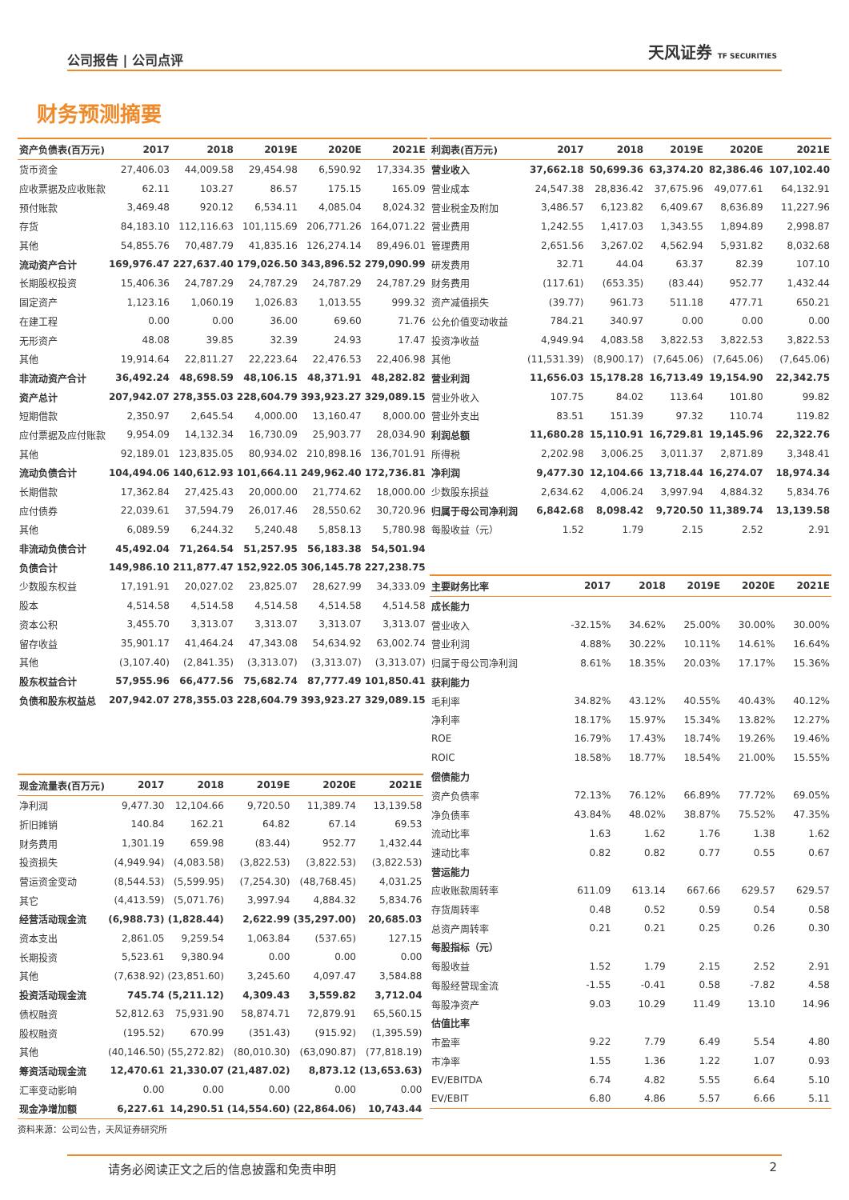公司报告 | 公司点评 天风证券 TF SECURITIES
财务预测摘要
| 资产负债表(百万元) | 2017 | 2018 | 2019E | 2020E | 2021E |
| --- | --- | --- | --- | --- | --- |
| 货币资金 | 27,406.03 | 44,009.58 | 29,454.98 | 6,590.92 | 17,334.35 |
| 应收票据及应收账款 | 62.11 | 103.27 | 86.57 | 175.15 | 165.09 |
| 预付账款 | 3,469.48 | 920.12 | 6,534.11 | 4,085.04 | 8,024.32 |
| 存货 | 84,183.10 | 112,116.63 | 101,115.69 | 206,771.26 | 164,071.22 |
| 其他 | 54,855.76 | 70,487.79 | 41,835.16 | 126,274.14 | 89,496.01 |
| 流动资产合计 | 169,976.47 | 227,637.40 | 179,026.50 | 343,896.52 | 279,090.99 |
| 长期股权投资 | 15,406.36 | 24,787.29 | 24,787.29 | 24,787.29 | 24,787.29 |
| 固定资产 | 1,123.16 | 1,060.19 | 1,026.83 | 1,013.55 | 999.32 |
| 在建工程 | 0.00 | 0.00 | 36.00 | 69.60 | 71.76 |
| 无形资产 | 48.08 | 39.85 | 32.39 | 24.93 | 17.47 |
| 其他 | 19,914.64 | 22,811.27 | 22,223.64 | 22,476.53 | 22,406.98 |
| 非流动资产合计 | 36,492.24 | 48,698.59 | 48,106.15 | 48,371.91 | 48,282.82 |
| 资产总计 | 207,942.07 | 278,355.03 | 228,604.79 | 393,923.27 | 329,089.15 |
| 短期借款 | 2,350.97 | 2,645.54 | 4,000.00 | 13,160.47 | 8,000.00 |
| 应付票据及应付账款 | 9,954.09 | 14,132.34 | 16,730.09 | 25,903.77 | 28,034.90 |
| 其他 | 92,189.01 | 123,835.05 | 80,934.02 | 210,898.16 | 136,701.91 |
| 流动负债合计 | 104,494.06 | 140,612.93 | 101,664.11 | 249,962.40 | 172,736.81 |
| 长期借款 | 17,362.84 | 27,425.43 | 20,000.00 | 21,774.62 | 18,000.00 |
| 应付债券 | 22,039.61 | 37,594.79 | 26,017.46 | 28,550.62 | 30,720.96 |
| 其他 | 6,089.59 | 6,244.32 | 5,240.48 | 5,858.13 | 5,780.98 |
| 非流动负债合计 | 45,492.04 | 71,264.54 | 51,257.95 | 56,183.38 | 54,501.94 |
| 负债合计 | 149,986.10 | 211,877.47 | 152,922.05 | 306,145.78 | 227,238.75 |
| 少数股东权益 | 17,191.91 | 20,027.02 | 23,825.07 | 28,627.99 | 34,333.09 |
| 股本 | 4,514.58 | 4,514.58 | 4,514.58 | 4,514.58 | 4,514.58 |
| 资本公积 | 3,455.70 | 3,313.07 | 3,313.07 | 3,313.07 | 3,313.07 |
| 留存收益 | 35,901.17 | 41,464.24 | 47,343.08 | 54,634.92 | 63,002.74 |
| 其他 | (3,107.40) | (2,841.35) | (3,313.07) | (3,313.07) | (3,313.07) |
| 股东权益合计 | 57,955.96 | 66,477.56 | 75,682.74 | 87,777.49 | 101,850.41 |
| 负债和股东权益总 | 207,942.07 | 278,355.03 | 228,604.79 | 393,923.27 | 329,089.15 |
| 现金流量表(百万元) | 2017 | 2018 | 2019E | 2020E | 2021E |
| --- | --- | --- | --- | --- | --- |
| 净利润 | 9,477.30 | 12,104.66 | 9,720.50 | 11,389.74 | 13,139.58 |
| 折旧摊销 | 140.84 | 162.21 | 64.82 | 67.14 | 69.53 |
| 财务费用 | 1,301.19 | 659.98 | (83.44) | 952.77 | 1,432.44 |
| 投资损失 | (4,949.94) | (4,083.58) | (3,822.53) | (3,822.53) | (3,822.53) |
| 营运资金变动 | (8,544.53) | (5,599.95) | (7,254.30) | (48,768.45) | 4,031.25 |
| 其它 | (4,413.59) | (5,071.76) | 3,997.94 | 4,884.32 | 5,834.76 |
| 经营活动现金流 | (6,988.73) | (1,828.44) | 2,622.99 | (35,297.00) | 20,685.03 |
| 资本支出 | 2,861.05 | 9,259.54 | 1,063.84 | (537.65) | 127.15 |
| 长期投资 | 5,523.61 | 9,380.94 | 0.00 | 0.00 | 0.00 |
| 其他 | (7,638.92) | (23,851.60) | 3,245.60 | 4,097.47 | 3,584.88 |
| 投资活动现金流 | 745.74 | (5,211.12) | 4,309.43 | 3,559.82 | 3,712.04 |
| 债权融资 | 52,812.63 | 75,931.90 | 58,874.71 | 72,879.91 | 65,560.15 |
| 股权融资 | (195.52) | 670.99 | (351.43) | (915.92) | (1,395.59) |
| 其他 | (40,146.50) | (55,272.82) | (80,010.30) | (63,090.87) | (77,818.19) |
| 筹资活动现金流 | 12,470.61 | 21,330.07 | (21,487.02) | 8,873.12 | (13,653.63) |
| 汇率变动影响 | 0.00 | 0.00 | 0.00 | 0.00 | 0.00 |
| 现金净增加额 | 6,227.61 | 14,290.51 | (14,554.60) | (22,864.06) | 10,743.44 |
资料来源：公司公告，天风证券研究所
| 利润表(百万元) | 2017 | 2018 | 2019E | 2020E | 2021E |
| --- | --- | --- | --- | --- | --- |
| 营业收入 | 37,662.18 | 50,699.36 | 63,374.20 | 82,386.46 | 107,102.40 |
| 营业成本 | 24,547.38 | 28,836.42 | 37,675.96 | 49,077.61 | 64,132.91 |
| 营业税金及附加 | 3,486.57 | 6,123.82 | 6,409.67 | 8,636.89 | 11,227.96 |
| 营业费用 | 1,242.55 | 1,417.03 | 1,343.55 | 1,894.89 | 2,998.87 |
| 管理费用 | 2,651.56 | 3,267.02 | 4,562.94 | 5,931.82 | 8,032.68 |
| 研发费用 | 32.71 | 44.04 | 63.37 | 82.39 | 107.10 |
| 财务费用 | (117.61) | (653.35) | (83.44) | 952.77 | 1,432.44 |
| 资产减值损失 | (39.77) | 961.73 | 511.18 | 477.71 | 650.21 |
| 公允价值变动收益 | 784.21 | 340.97 | 0.00 | 0.00 | 0.00 |
| 投资净收益 | 4,949.94 | 4,083.58 | 3,822.53 | 3,822.53 | 3,822.53 |
| 其他 | (11,531.39) | (8,900.17) | (7,645.06) | (7,645.06) | (7,645.06) |
| 营业利润 | 11,656.03 | 15,178.28 | 16,713.49 | 19,154.90 | 22,342.75 |
| 营业外收入 | 107.75 | 84.02 | 113.64 | 101.80 | 99.82 |
| 营业外支出 | 83.51 | 151.39 | 97.32 | 110.74 | 119.82 |
| 利润总额 | 11,680.28 | 15,110.91 | 16,729.81 | 19,145.96 | 22,322.76 |
| 所得税 | 2,202.98 | 3,006.25 | 3,011.37 | 2,871.89 | 3,348.41 |
| 净利润 | 9,477.30 | 12,104.66 | 13,718.44 | 16,274.07 | 18,974.34 |
| 少数股东损益 | 2,634.62 | 4,006.24 | 3,997.94 | 4,884.32 | 5,834.76 |
| 归属于母公司净利润 | 6,842.68 | 8,098.42 | 9,720.50 | 11,389.74 | 13,139.58 |
| 每股收益（元） | 1.52 | 1.79 | 2.15 | 2.52 | 2.91 |
| 主要财务比率 | 2017 | 2018 | 2019E | 2020E | 2021E |
| --- | --- | --- | --- | --- | --- |
| 成长能力 | | | | | |
| 营业收入 | -32.15% | 34.62% | 25.00% | 30.00% | 30.00% |
| 营业利润 | 4.88% | 30.22% | 10.11% | 14.61% | 16.64% |
| 归属于母公司净利润 | 8.61% | 18.35% | 20.03% | 17.17% | 15.36% |
| 获利能力 | | | | | |
| 毛利率 | 34.82% | 43.12% | 40.55% | 40.43% | 40.12% |
| 净利率 | 18.17% | 15.97% | 15.34% | 13.82% | 12.27% |
| ROE | 16.79% | 17.43% | 18.74% | 19.26% | 19.46% |
| ROIC | 18.58% | 18.77% | 18.54% | 21.00% | 15.55% |
| 偿债能力 | | | | | |
| 资产负债率 | 72.13% | 76.12% | 66.89% | 77.72% | 69.05% |
| 净负债率 | 43.84% | 48.02% | 38.87% | 75.52% | 47.35% |
| 流动比率 | 1.63 | 1.62 | 1.76 | 1.38 | 1.62 |
| 速动比率 | 0.82 | 0.82 | 0.77 | 0.55 | 0.67 |
| 营运能力 | | | | | |
| 应收账款周转率 | 611.09 | 613.14 | 667.66 | 629.57 | 629.57 |
| 存货周转率 | 0.48 | 0.52 | 0.59 | 0.54 | 0.58 |
| 总资产周转率 | 0.21 | 0.21 | 0.25 | 0.26 | 0.30 |
| 每股指标（元） | | | | | |
| 每股收益 | 1.52 | 1.79 | 2.15 | 2.52 | 2.91 |
| 每股经营现金流 | -1.55 | -0.41 | 0.58 | -7.82 | 4.58 |
| 每股净资产 | 9.03 | 10.29 | 11.49 | 13.10 | 14.96 |
| 估值比率 | | | | | |
| 市盈率 | 9.22 | 7.79 | 6.49 | 5.54 | 4.80 |
| 市净率 | 1.55 | 1.36 | 1.22 | 1.07 | 0.93 |
| EV/EBITDA | 6.74 | 4.82 | 5.55 | 6.64 | 5.10 |
| EV/EBIT | 6.80 | 4.86 | 5.57 | 6.66 | 5.11 |
请务必阅读正文之后的信息披露和免责申明
2